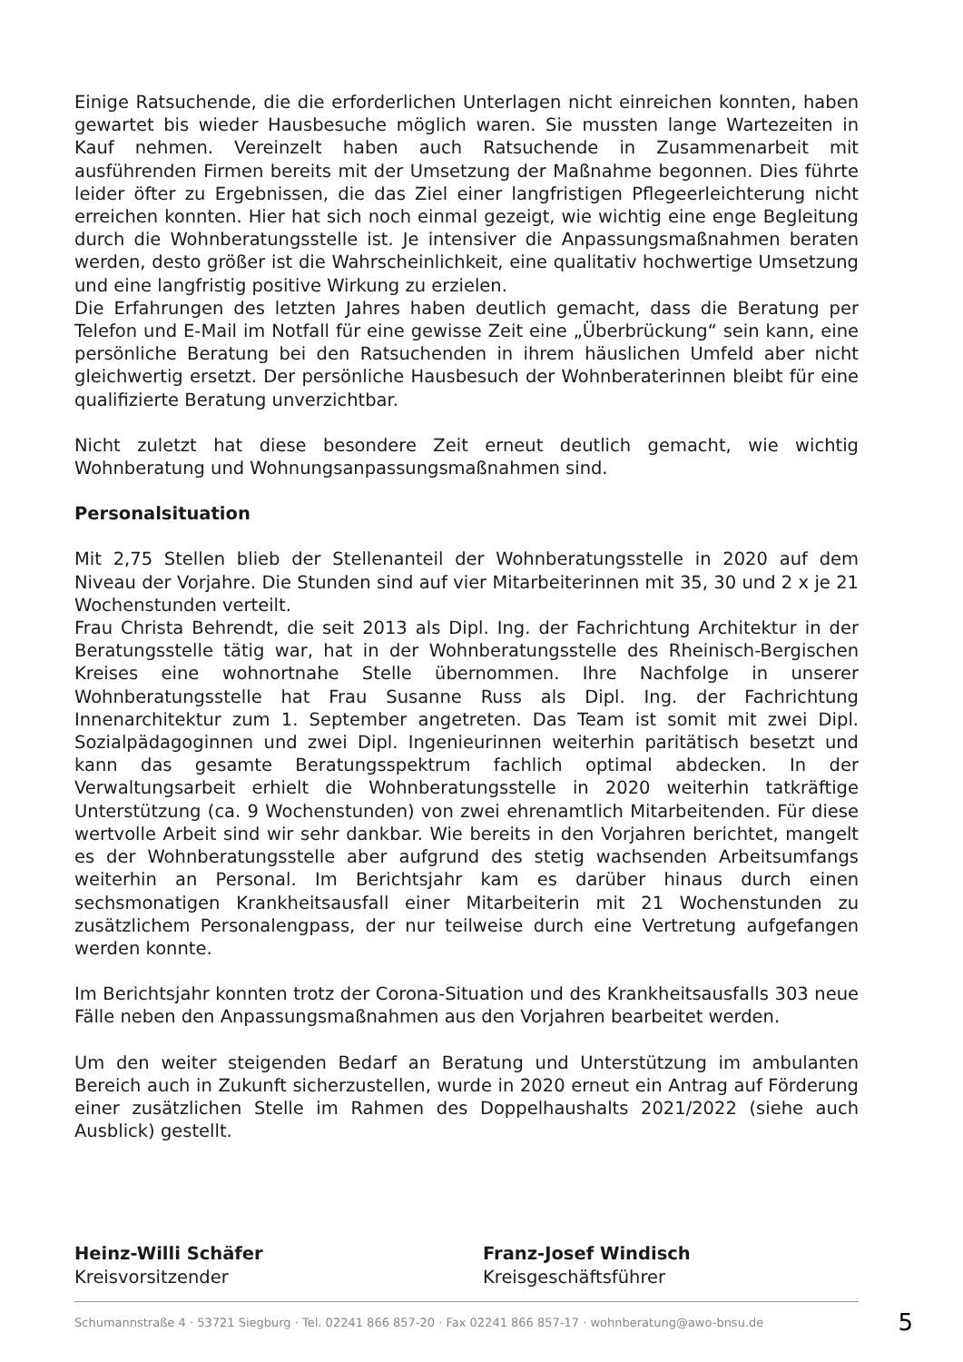Einige Ratsuchende, die die erforderlichen Unterlagen nicht einreichen konnten, haben gewartet bis wieder Hausbesuche möglich waren. Sie mussten lange Wartezeiten in Kauf nehmen. Vereinzelt haben auch Ratsuchende in Zusammenarbeit mit ausführenden Firmen bereits mit der Umsetzung der Maßnahme begonnen. Dies führte leider öfter zu Ergebnissen, die das Ziel einer langfristigen Pflegeerleichterung nicht erreichen konnten. Hier hat sich noch einmal gezeigt, wie wichtig eine enge Begleitung durch die Wohnberatungsstelle ist. Je intensiver die Anpassungsmaßnahmen beraten werden, desto größer ist die Wahrscheinlichkeit, eine qualitativ hochwertige Umsetzung und eine langfristig positive Wirkung zu erzielen.
Die Erfahrungen des letzten Jahres haben deutlich gemacht, dass die Beratung per Telefon und E-Mail im Notfall für eine gewisse Zeit eine „Überbrückung“ sein kann, eine persönliche Beratung bei den Ratsuchenden in ihrem häuslichen Umfeld aber nicht gleichwertig ersetzt. Der persönliche Hausbesuch der Wohnberaterinnen bleibt für eine qualifizierte Beratung unverzichtbar.
Nicht zuletzt hat diese besondere Zeit erneut deutlich gemacht, wie wichtig Wohnberatung und Wohnungsanpassungsmaßnahmen sind.
Personalsituation
Mit 2,75 Stellen blieb der Stellenanteil der Wohnberatungsstelle in 2020 auf dem Niveau der Vorjahre. Die Stunden sind auf vier Mitarbeiterinnen mit 35, 30 und 2 x je 21 Wochenstunden verteilt.
Frau Christa Behrendt, die seit 2013 als Dipl. Ing. der Fachrichtung Architektur in der Beratungsstelle tätig war, hat in der Wohnberatungsstelle des Rheinisch-Bergischen Kreises eine wohnortnahe Stelle übernommen. Ihre Nachfolge in unserer Wohnberatungsstelle hat Frau Susanne Russ als Dipl. Ing. der Fachrichtung Innenarchitektur zum 1. September angetreten. Das Team ist somit mit zwei Dipl. Sozialpädagoginnen und zwei Dipl. Ingenieurinnen weiterhin paritätisch besetzt und kann das gesamte Beratungsspektrum fachlich optimal abdecken. In der Verwaltungsarbeit erhielt die Wohnberatungsstelle in 2020 weiterhin tatkräftige Unterstützung (ca. 9 Wochenstunden) von zwei ehrenamtlich Mitarbeitenden. Für diese wertvolle Arbeit sind wir sehr dankbar. Wie bereits in den Vorjahren berichtet, mangelt es der Wohnberatungsstelle aber aufgrund des stetig wachsenden Arbeitsumfangs weiterhin an Personal. Im Berichtsjahr kam es darüber hinaus durch einen sechsmonatigen Krankheitsausfall einer Mitarbeiterin mit 21 Wochenstunden zu zusätzlichem Personalengpass, der nur teilweise durch eine Vertretung aufgefangen werden konnte.
Im Berichtsjahr konnten trotz der Corona-Situation und des Krankheitsausfalls 303 neue Fälle neben den Anpassungsmaßnahmen aus den Vorjahren bearbeitet werden.
Um den weiter steigenden Bedarf an Beratung und Unterstützung im ambulanten Bereich auch in Zukunft sicherzustellen, wurde in 2020 erneut ein Antrag auf Förderung einer zusätzlichen Stelle im Rahmen des Doppelhaushalts 2021/2022 (siehe auch Ausblick) gestellt.
Heinz-Willi Schäfer
Kreisvorsitzender
Franz-Josef Windisch
Kreisgeschäftsführer
Schumannstraße 4 · 53721 Siegburg · Tel. 02241 866 857-20 · Fax 02241 866 857-17 · wohnberatung@awo-bnsu.de 5